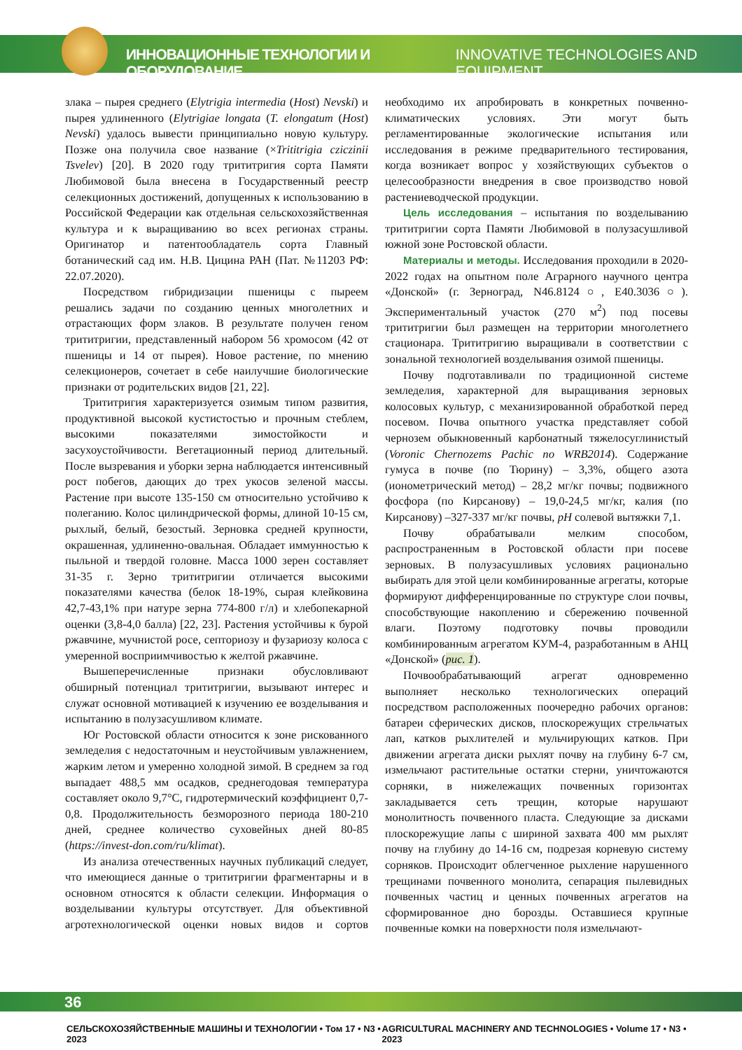ИННОВАЦИОННЫЕ ТЕХНОЛОГИИ И ОБОРУДОВАНИЕ INNOVATIVE TECHNOLOGIES AND EQUIPMENT
злака – пырея среднего (Elytrigia intermedia (Host) Nevski) и пырея удлиненного (Elytrigiae longata (T. elongatum (Host) Nevski) удалось вывести принципиально новую культуру. Позже она получила свое название (×Trititrigia cziczinii Tsvelev) [20]. В 2020 году трититригия сорта Памяти Любимовой была внесена в Государственный реестр селекционных достижений, допущенных к использованию в Российской Федерации как отдельная сельскохозяйственная культура и к выращиванию во всех регионах страны. Оригинатор и патентообладатель сорта Главный ботанический сад им. Н.В. Цицина РАН (Пат. №11203 РФ: 22.07.2020).
Посредством гибридизации пшеницы с пыреем решались задачи по созданию ценных многолетних и отрастающих форм злаков. В результате получен геном трититригии, представленный набором 56 хромосом (42 от пшеницы и 14 от пырея). Новое растение, по мнению селекционеров, сочетает в себе наилучшие биологические признаки от родительских видов [21, 22].
Трититригия характеризуется озимым типом развития, продуктивной высокой кустистостью и прочным стеблем, высокими показателями зимостойкости и засухоустойчивости. Вегетационный период длительный. После вызревания и уборки зерна наблюдается интенсивный рост побегов, дающих до трех укосов зеленой массы. Растение при высоте 135-150 см относительно устойчиво к полеганию. Колос цилиндрической формы, длиной 10-15 см, рыхлый, белый, безостый. Зерновка средней крупности, окрашенная, удлиненно-овальная. Обладает иммунностью к пыльной и твердой головне. Масса 1000 зерен составляет 31-35 г. Зерно трититригии отличается высокими показателями качества (белок 18-19%, сырая клейковина 42,7-43,1% при натуре зерна 774-800 г/л) и хлебопекарной оценки (3,8-4,0 балла) [22, 23]. Растения устойчивы к бурой ржавчине, мучнистой росе, септориозу и фузариозу колоса с умеренной восприимчивостью к желтой ржавчине.
Вышеперечисленные признаки обусловливают обширный потенциал трититригии, вызывают интерес и служат основной мотивацией к изучению ее возделывания и испытанию в полузасушливом климате.
Юг Ростовской области относится к зоне рискованного земледелия с недостаточным и неустойчивым увлажнением, жарким летом и умеренно холодной зимой. В среднем за год выпадает 488,5 мм осадков, среднегодовая температура составляет около 9,7°С, гидротермический коэффициент 0,7-0,8. Продолжительность безморозного периода 180-210 дней, среднее количество суховейных дней 80-85 (https://invest-don.com/ru/klimat).
Из анализа отечественных научных публикаций следует, что имеющиеся данные о трититригии фрагментарны и в основном относятся к области селекции. Информация о возделывании культуры отсутствует. Для объективной агротехнологической оценки новых видов и сортов необходимо их апробировать в конкретных почвенно-климатических условиях. Эти могут быть регламентированные экологические испытания или исследования в режиме предварительного тестирования, когда возникает вопрос у хозяйствующих субъектов о целесообразности внедрения в свое производство новой растениеводческой продукции.
Цель исследования – испытания по возделыванию трититригии сорта Памяти Любимовой в полузасушливой южной зоне Ростовской области.
Материалы и методы. Исследования проходили в 2020-2022 годах на опытном поле Аграрного научного центра «Донской» (г. Зерноград, N46.8124○, E40.3036○). Экспериментальный участок (270 м<sup>2</sup>) под посевы трититригии был размещен на территории многолетнего стационара. Трититригию выращивали в соответствии с зональной технологией возделывания озимой пшеницы.
Почву подготавливали по традиционной системе земледелия, характерной для выращивания зерновых колосовых культур, с механизированной обработкой перед посевом. Почва опытного участка представляет собой чернозем обыкновенный карбонатный тяжелосуглинистый (Voronic Chernozems Pachic no WRB2014). Содержание гумуса в почве (по Тюрину) – 3,3%, общего азота (ионометрический метод) – 28,2 мг/кг почвы; подвижного фосфора (по Кирсанову) – 19,0-24,5 мг/кг, калия (по Кирсанову) –327-337 мг/кг почвы, pH солевой вытяжки 7,1.
Почву обрабатывали мелким способом, распространенным в Ростовской области при посеве зерновых. В полузасушливых условиях рационально выбирать для этой цели комбинированные агрегаты, которые формируют дифференцированные по структуре слои почвы, способствующие накоплению и сбережению почвенной влаги. Поэтому подготовку почвы проводили комбинированным агрегатом КУМ-4, разработанным в АНЦ «Донской» (рис. 1).
Почвообрабатывающий агрегат одновременно выполняет несколько технологических операций посредством расположенных поочередно рабочих органов: батареи сферических дисков, плоскорежущих стрельчатых лап, катков рыхлителей и мульчирующих катков. При движении агрегата диски рыхлят почву на глубину 6-7 см, измельчают растительные остатки стерни, уничтожаются сорняки, в нижележащих почвенных горизонтах закладывается сеть трещин, которые нарушают монолитность почвенного пласта. Следующие за дисками плоскорежущие лапы с шириной захвата 400 мм рыхлят почву на глубину до 14-16 см, подрезая корневую систему сорняков. Происходит облегченное рыхление нарушенного трещинами почвенного монолита, сепарация пылевидных почвенных частиц и ценных почвенных агрегатов на сформированное дно борозды. Оставшиеся крупные почвенные комки на поверхности поля измельчают-
36
СЕЛЬСКОХОЗЯЙСТВЕННЫЕ МАШИНЫ И ТЕХНОЛОГИИ • Том 17 • N3 • 2023 AGRICULTURAL MACHINERY AND TECHNOLOGIES • Volume 17 • N3 • 2023